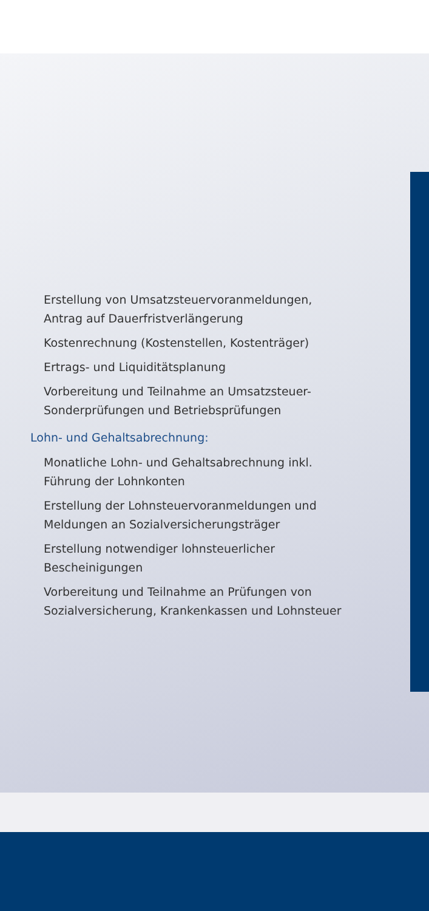Erstellung von Umsatzsteuervoranmeldungen, Antrag auf Dauerfristverlängerung
Kostenrechnung (Kostenstellen, Kostenträger)
Ertrags- und Liquiditätsplanung
Vorbereitung und Teilnahme an Umsatzsteuer-Sonderprüfungen und Betriebsprüfungen
Lohn- und Gehaltsabrechnung:
Monatliche Lohn- und Gehaltsabrechnung inkl. Führung der Lohnkonten
Erstellung der Lohnsteuervoranmeldungen und Meldungen an Sozialversicherungsträger
Erstellung notwendiger lohnsteuerlicher Bescheinigungen
Vorbereitung und Teilnahme an Prüfungen von Sozialversicherung, Krankenkassen und Lohnsteuer